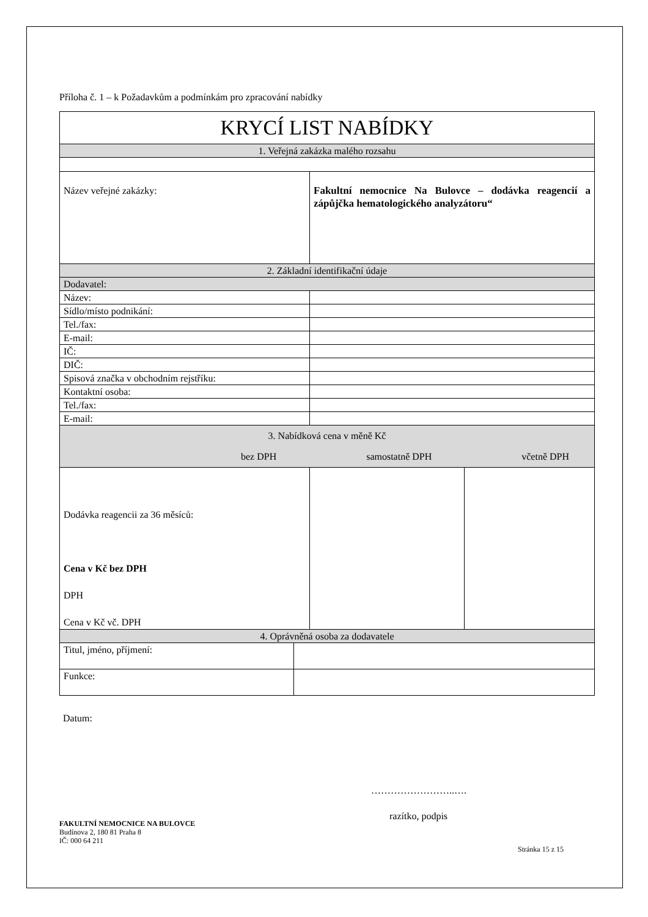Příloha č. 1 – k Požadavkům a podmínkám pro zpracování nabídky
| KRYCÍ LIST NABÍDKY | | |
| 1. Veřejná zakázka malého rozsahu | | |
| Název veřejné zakázky: | Fakultní nemocnice Na Bulovce – dodávka reagencií a zápůjčka hematologického analyzátoru“ | |
| 2. Základní identifikační údaje | | |
| Dodavatel: | | |
| Název: | | |
| Sídlo/místo podnikání: | | |
| Tel./fax: | | |
| E-mail: | | |
| IČ: | | |
| DIČ: | | |
| Spisová značka v obchodním rejstříku: | | |
| Kontaktní osoba: | | |
| Tel./fax: | | |
| E-mail: | | |
| 3. Nabídková cena v měně Kč bez DPH samostatně DPH včetně DPH | | |
| Dodávka reagencii za 36 měsíců: Cena v Kč bez DPH DPH Cena v Kč vč. DPH | | |
| 4. Oprávněná osoba za dodavatele | | |
| Titul, jméno, příjmení: | |
| Funkce: | |
Datum:
……………………..….
razítko, podpis
FAKULTNÍ NEMOCNICE NA BULOVCE
Budínova 2, 180 81 Praha 8
IČ: 000 64 211
Stránka 15 z 15